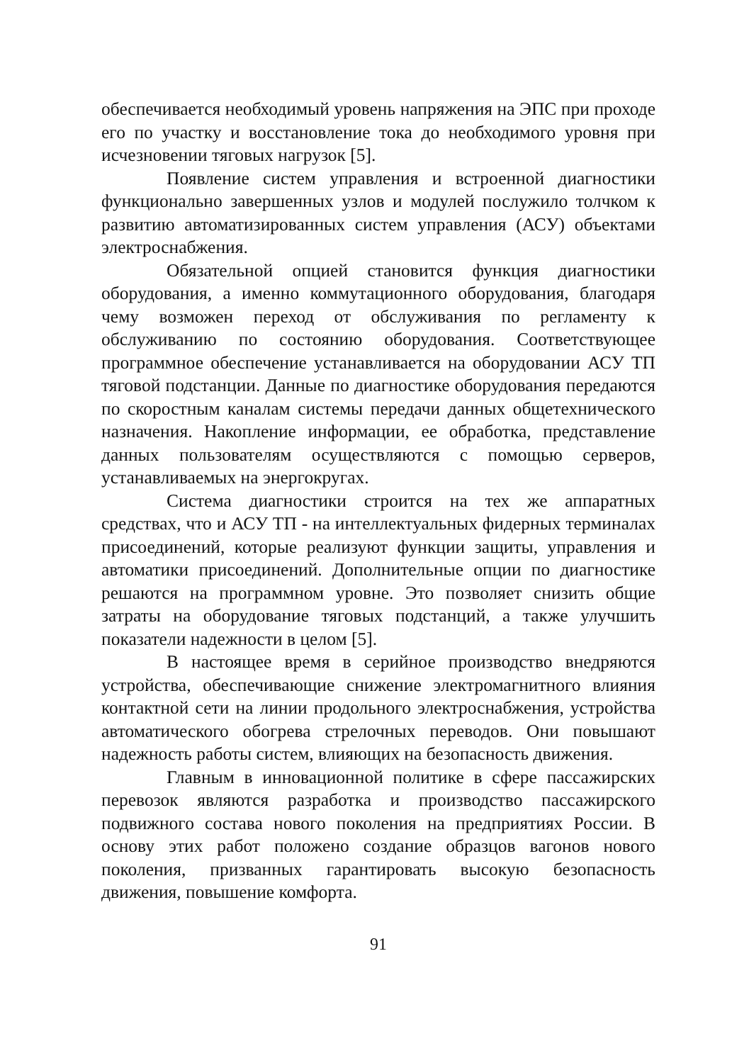обеспечивается необходимый уровень напряжения на ЭПС при проходе его по участку и восстановление тока до необходимого уровня при исчезновении тяговых нагрузок [5].
Появление систем управления и встроенной диагностики функционально завершенных узлов и модулей послужило толчком к развитию автоматизированных систем управления (АСУ) объектами электроснабжения.
Обязательной опцией становится функция диагностики оборудования, а именно коммутационного оборудования, благодаря чему возможен переход от обслуживания по регламенту к обслуживанию по состоянию оборудования. Соответствующее программное обеспечение устанавливается на оборудовании АСУ ТП тяговой подстанции. Данные по диагностике оборудования передаются по скоростным каналам системы передачи данных общетехнического назначения. Накопление информации, ее обработка, представление данных пользователям осуществляются с помощью серверов, устанавливаемых на энергокругах.
Система диагностики строится на тех же аппаратных средствах, что и АСУ ТП - на интеллектуальных фидерных терминалах присоединений, которые реализуют функции защиты, управления и автоматики присоединений. Дополнительные опции по диагностике решаются на программном уровне. Это позволяет снизить общие затраты на оборудование тяговых подстанций, а также улучшить показатели надежности в целом [5].
В настоящее время в серийное производство внедряются устройства, обеспечивающие снижение электромагнитного влияния контактной сети на линии продольного электроснабжения, устройства автоматического обогрева стрелочных переводов. Они повышают надежность работы систем, влияющих на безопасность движения.
Главным в инновационной политике в сфере пассажирских перевозок являются разработка и производство пассажирского подвижного состава нового поколения на предприятиях России. В основу этих работ положено создание образцов вагонов нового поколения, призванных гарантировать высокую безопасность движения, повышение комфорта.
91